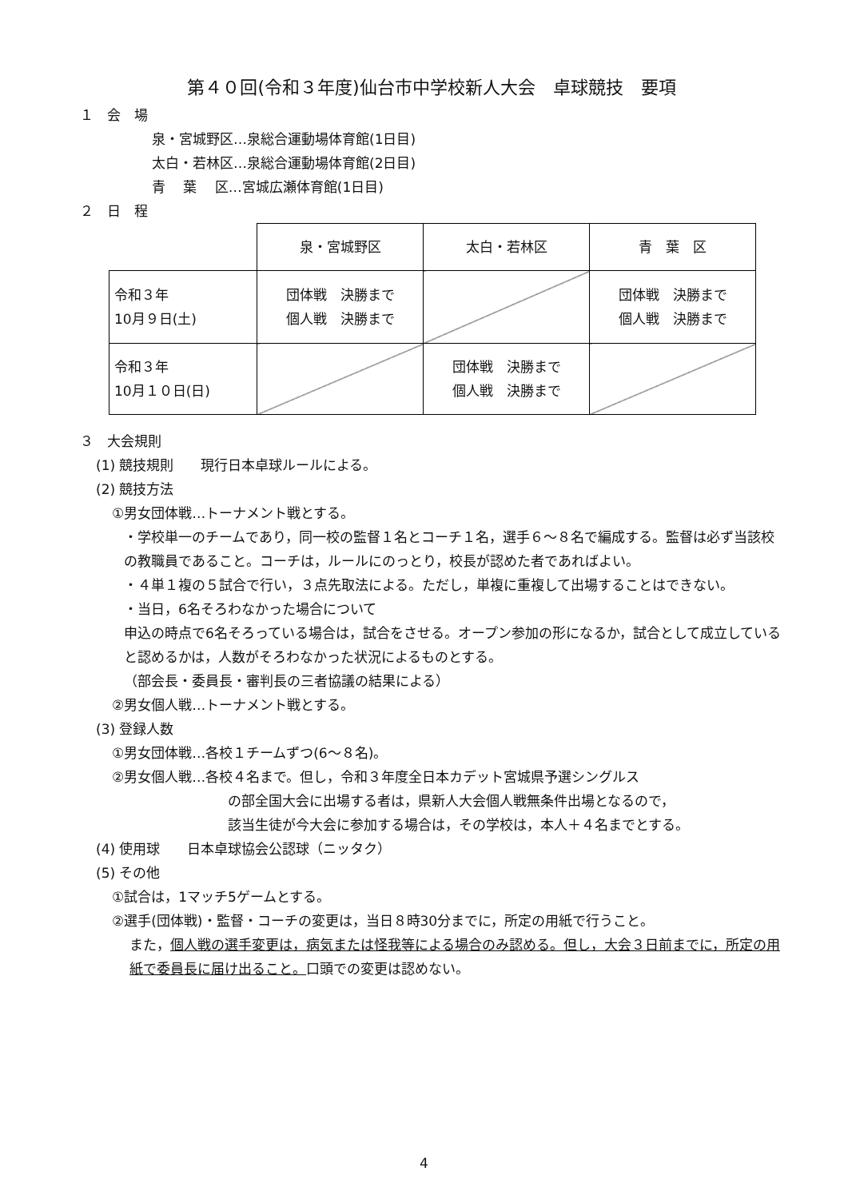第４０回(令和３年度)仙台市中学校新人大会　卓球競技　要項
１　会　場
泉・宮城野区…泉総合運動場体育館(1日目)
太白・若林区…泉総合運動場体育館(2日目)
青　 葉　 区…宮城広瀬体育館(1日目)
２　日　程
| | 泉・宮城野区 | 太白・若林区 | 青 葉 区 |
| 令和３年 10月９日(土) | 団体戦 決勝まで 個人戦 決勝まで | | 団体戦 決勝まで 個人戦 決勝まで |
| 令和３年 10月１０日(日) | | 団体戦 決勝まで 個人戦 決勝まで | |
３　大会規則
(1) 競技規則　　現行日本卓球ルールによる。
(2) 競技方法
①男女団体戦…トーナメント戦とする。
・学校単一のチームであり，同一校の監督１名とコーチ１名，選手６～８名で編成する。監督は必ず当該校の教職員であること。コーチは，ルールにのっとり，校長が認めた者であればよい。
・４単１複の５試合で行い，３点先取法による。ただし，単複に重複して出場することはできない。
・当日，6名そろわなかった場合について
申込の時点で6名そろっている場合は，試合をさせる。オープン参加の形になるか，試合として成立していると認めるかは，人数がそろわなかった状況によるものとする。
（部会長・委員長・審判長の三者協議の結果による）
②男女個人戦…トーナメント戦とする。
(3) 登録人数
①男女団体戦…各校１チームずつ(6～８名)。
②男女個人戦…各校４名まで。但し，令和３年度全日本カデット宮城県予選シングルス
の部全国大会に出場する者は，県新人大会個人戦無条件出場となるので，
該当生徒が今大会に参加する場合は，その学校は，本人＋４名までとする。
(4) 使用球　　日本卓球協会公認球（ニッタク）
(5) その他
①試合は，1マッチ5ゲームとする。
②選手(団体戦)・監督・コーチの変更は，当日８時30分までに，所定の用紙で行うこと。
また，個人戦の選手変更は，病気または怪我等による場合のみ認める。但し，大会３日前までに，所定の用紙で委員長に届け出ること。口頭での変更は認めない。
4